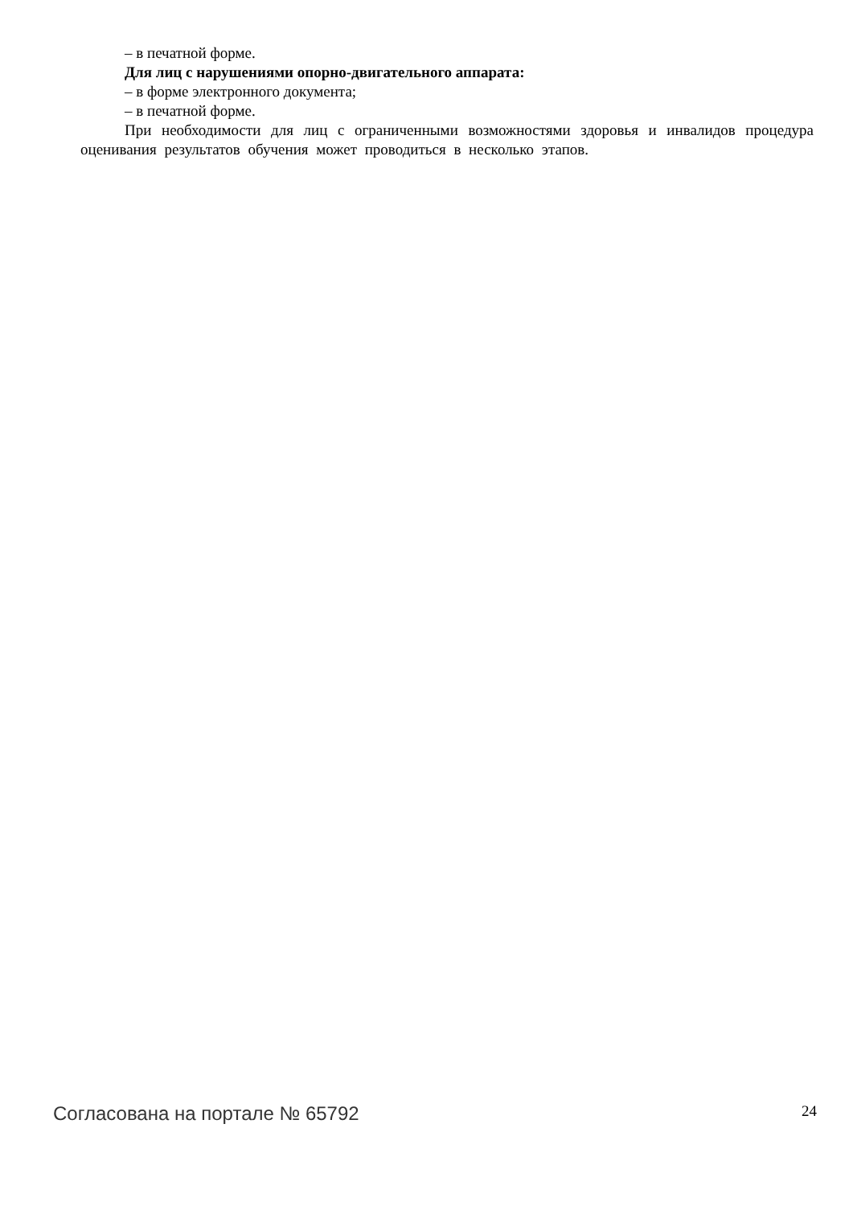– в печатной форме.
Для лиц с нарушениями опорно-двигательного аппарата:
– в форме электронного документа;
– в печатной форме.
При необходимости для лиц с ограниченными возможностями здоровья и инвалидов процедура оценивания результатов обучения может проводиться в несколько этапов.
Согласована на портале № 65792 24